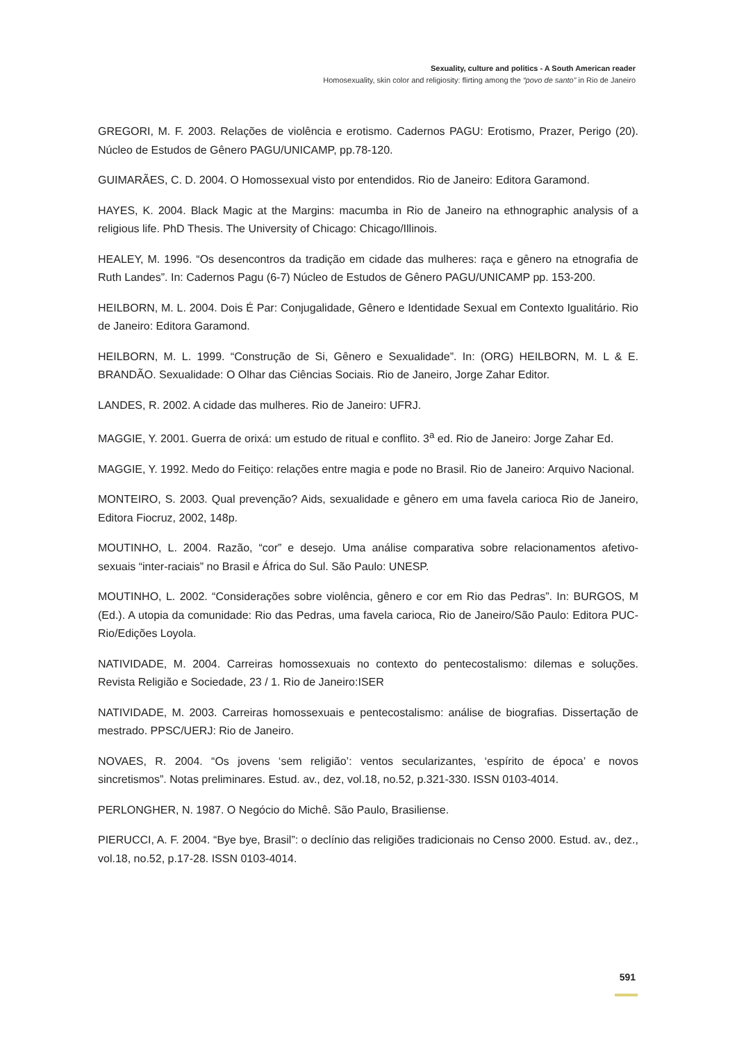Sexuality, culture and politics - A South American reader
Homosexuality, skin color and religiosity: flirting among the “povo de santo” in Rio de Janeiro
GREGORI, M. F. 2003. Relações de violência e erotismo. Cadernos PAGU: Erotismo, Prazer, Perigo (20). Núcleo de Estudos de Gênero PAGU/UNICAMP, pp.78-120.
GUIMARÃES, C. D. 2004. O Homossexual visto por entendidos. Rio de Janeiro: Editora Garamond.
HAYES, K. 2004. Black Magic at the Margins: macumba in Rio de Janeiro na ethnographic analysis of a religious life. PhD Thesis. The University of Chicago: Chicago/Illinois.
HEALEY, M. 1996. “Os desencontros da tradição em cidade das mulheres: raça e gênero na etnografia de Ruth Landes”. In: Cadernos Pagu (6-7) Núcleo de Estudos de Gênero PAGU/UNICAMP pp. 153-200.
HEILBORN, M. L. 2004. Dois É Par: Conjugalidade, Gênero e Identidade Sexual em Contexto Igualitário. Rio de Janeiro: Editora Garamond.
HEILBORN, M. L. 1999. “Construção de Si, Gênero e Sexualidade”. In: (ORG) HEILBORN, M. L & E. BRANDÃO. Sexualidade: O Olhar das Ciências Sociais. Rio de Janeiro, Jorge Zahar Editor.
LANDES, R. 2002. A cidade das mulheres. Rio de Janeiro: UFRJ.
MAGGIE, Y. 2001. Guerra de orixá: um estudo de ritual e conflito. 3<sup>a</sup> ed. Rio de Janeiro: Jorge Zahar Ed.
MAGGIE, Y. 1992. Medo do Feitiço: relações entre magia e pode no Brasil. Rio de Janeiro: Arquivo Nacional.
MONTEIRO, S. 2003. Qual prevenção? Aids, sexualidade e gênero em uma favela carioca Rio de Janeiro, Editora Fiocruz, 2002, 148p.
MOUTINHO, L. 2004. Razão, “cor” e desejo. Uma análise comparativa sobre relacionamentos afetivo-sexuais “inter-raciais” no Brasil e África do Sul. São Paulo: UNESP.
MOUTINHO, L. 2002. “Considerações sobre violência, gênero e cor em Rio das Pedras”. In: BURGOS, M (Ed.). A utopia da comunidade: Rio das Pedras, uma favela carioca, Rio de Janeiro/São Paulo: Editora PUC-Rio/Edições Loyola.
NATIVIDADE, M. 2004. Carreiras homossexuais no contexto do pentecostalismo: dilemas e soluções. Revista Religião e Sociedade, 23 / 1. Rio de Janeiro:ISER
NATIVIDADE, M. 2003. Carreiras homossexuais e pentecostalismo: análise de biografias. Dissertação de mestrado. PPSC/UERJ: Rio de Janeiro.
NOVAES, R. 2004. “Os jovens ‘sem religião’: ventos secularizantes, ‘espírito de época’ e novos sincretismos”. Notas preliminares. Estud. av., dez, vol.18, no.52, p.321-330. ISSN 0103-4014.
PERLONGHER, N. 1987. O Negócio do Michê. São Paulo, Brasiliense.
PIERUCCI, A. F. 2004. “Bye bye, Brasil”: o declínio das religiões tradicionais no Censo 2000. Estud. av., dez., vol.18, no.52, p.17-28. ISSN 0103-4014.
591